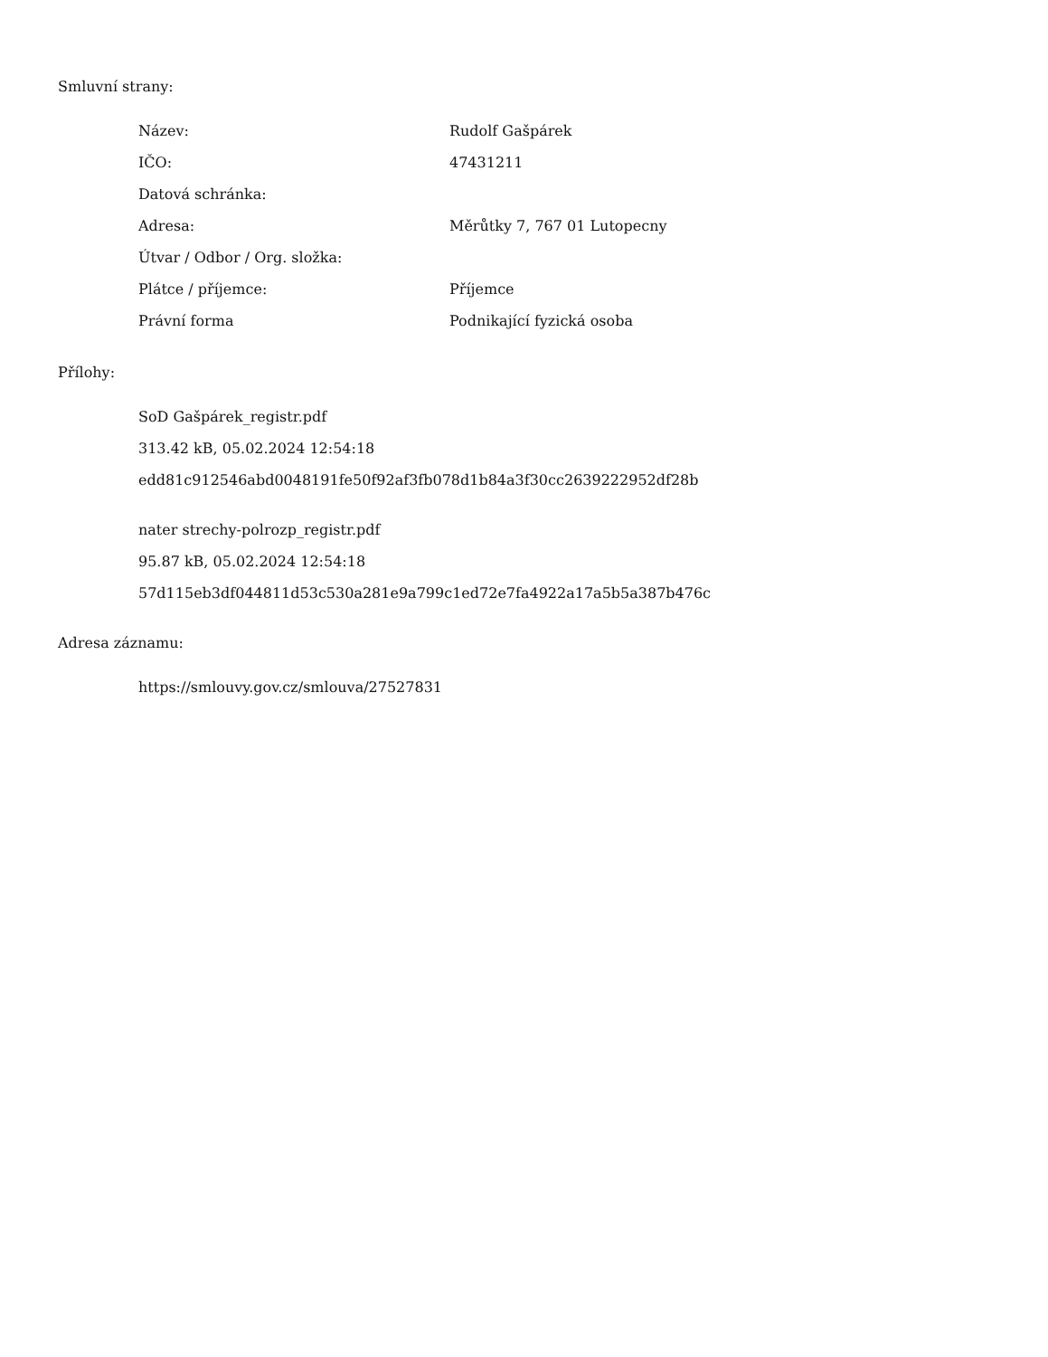Smluvní strany:
| Název: | Rudolf Gašpárek |
| IČO: | 47431211 |
| Datová schránka: | |
| Adresa: | Měrůtky 7, 767 01 Lutopecny |
| Útvar / Odbor / Org. složka: | |
| Plátce / příjemce: | Příjemce |
| Právní forma | Podnikající fyzická osoba |
Přílohy:
SoD Gašpárek_registr.pdf
313.42 kB, 05.02.2024 12:54:18
edd81c912546abd0048191fe50f92af3fb078d1b84a3f30cc2639222952df28b
nater strechy-polrozp_registr.pdf
95.87 kB, 05.02.2024 12:54:18
57d115eb3df044811d53c530a281e9a799c1ed72e7fa4922a17a5b5a387b476c
Adresa záznamu:
https://smlouvy.gov.cz/smlouva/27527831